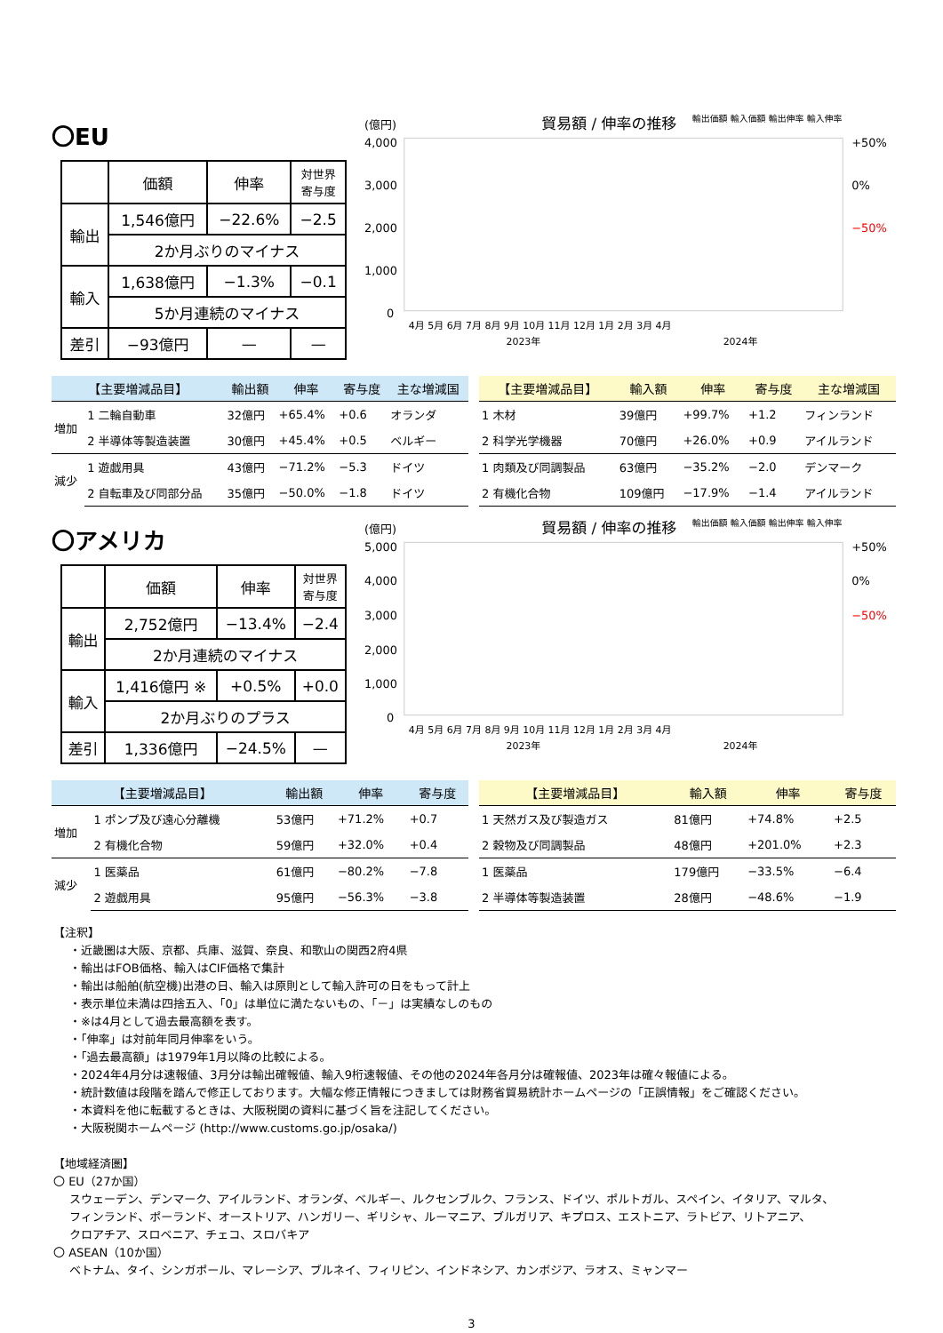〇EU
| | 価額 | 伸率 | 対世界 寄与度 |
| --- | --- | --- | --- |
| 輸出 | 1,546億円 | −22.6% | −2.5 |
| | 2か月ぶりのマイナス | | |
| 輸入 | 1,638億円 | −1.3% | −0.1 |
| | 5か月連続のマイナス | | |
| 差引 | −93億円 | — | — |
(億円)
貿易額 / 伸率の推移
輸出価額 輸入価額 輸出伸率 輸入伸率
4,000
3,000
2,000
1,000
0
+50%
0%
−50%
4月 5月 6月 7月 8月 9月 10月 11月 12月 1月 2月 3月 4月
2023年
2024年
| 【主要増減品目】 | | 輸出額 | 伸率 | 寄与度 | 主な増減国 |
| --- | --- | --- | --- | --- | --- |
| 増加 | 1 二輪自動車 | 32億円 | +65.4% | +0.6 | オランダ |
| | 2 半導体等製造装置 | 30億円 | +45.4% | +0.5 | ベルギー |
| 減少 | 1 遊戯用具 | 43億円 | −71.2% | −5.3 | ドイツ |
| | 2 自転車及び同部分品 | 35億円 | −50.0% | −1.8 | ドイツ |
| 【主要増減品目】 | 輸入額 | 伸率 | 寄与度 | 主な増減国 |
| --- | --- | --- | --- | --- |
| 1 木材 | 39億円 | +99.7% | +1.2 | フィンランド |
| 2 科学光学機器 | 70億円 | +26.0% | +0.9 | アイルランド |
| 1 肉類及び同調製品 | 63億円 | −35.2% | −2.0 | デンマーク |
| 2 有機化合物 | 109億円 | −17.9% | −1.4 | アイルランド |
〇アメリカ
| | 価額 | 伸率 | 対世界 寄与度 |
| --- | --- | --- | --- |
| 輸出 | 2,752億円 | −13.4% | −2.4 |
| | 2か月連続のマイナス | | |
| 輸入 | 1,416億円 ※ | +0.5% | +0.0 |
| | 2か月ぶりのプラス | | |
| 差引 | 1,336億円 | −24.5% | — |
(億円)
貿易額 / 伸率の推移
輸出価額 輸入価額 輸出伸率 輸入伸率
5,000
4,000
3,000
2,000
1,000
0
+50%
0%
−50%
4月 5月 6月 7月 8月 9月 10月 11月 12月 1月 2月 3月 4月
2023年
2024年
| 【主要増減品目】 | | 輸出額 | 伸率 | 寄与度 |
| --- | --- | --- | --- | --- |
| 増加 | 1 ポンプ及び遠心分離機 | 53億円 | +71.2% | +0.7 |
| | 2 有機化合物 | 59億円 | +32.0% | +0.4 |
| 減少 | 1 医薬品 | 61億円 | −80.2% | −7.8 |
| | 2 遊戯用具 | 95億円 | −56.3% | −3.8 |
| 【主要増減品目】 | 輸入額 | 伸率 | 寄与度 |
| --- | --- | --- | --- |
| 1 天然ガス及び製造ガス | 81億円 | +74.8% | +2.5 |
| 2 穀物及び同調製品 | 48億円 | +201.0% | +2.3 |
| 1 医薬品 | 179億円 | −33.5% | −6.4 |
| 2 半導体等製造装置 | 28億円 | −48.6% | −1.9 |
【注釈】
・近畿圏は大阪、京都、兵庫、滋賀、奈良、和歌山の関西2府4県
・輸出はFOB価格、輸入はCIF価格で集計
・輸出は船舶(航空機)出港の日、輸入は原則として輸入許可の日をもって計上
・表示単位未満は四捨五入、「0」は単位に満たないもの、「－」は実績なしのもの
・※は4月として過去最高額を表す。
・「伸率」は対前年同月伸率をいう。
・「過去最高額」は1979年1月以降の比較による。
・2024年4月分は速報値、3月分は輸出確報値、輸入9桁速報値、その他の2024年各月分は確報値、2023年は確々報値による。
・統計数値は段階を踏んで修正しております。大幅な修正情報につきましては財務省貿易統計ホームページの「正誤情報」をご確認ください。
・本資料を他に転載するときは、大阪税関の資料に基づく旨を注記してください。
・大阪税関ホームページ (http://www.customs.go.jp/osaka/)
【地域経済圏】
〇 EU（27か国）
スウェーデン、デンマーク、アイルランド、オランダ、ベルギー、ルクセンブルク、フランス、ドイツ、ポルトガル、スペイン、イタリア、マルタ、
フィンランド、ポーランド、オーストリア、ハンガリー、ギリシャ、ルーマニア、ブルガリア、キプロス、エストニア、ラトビア、リトアニア、
クロアチア、スロベニア、チェコ、スロバキア
〇 ASEAN（10か国）
ベトナム、タイ、シンガポール、マレーシア、ブルネイ、フィリピン、インドネシア、カンボジア、ラオス、ミャンマー
3